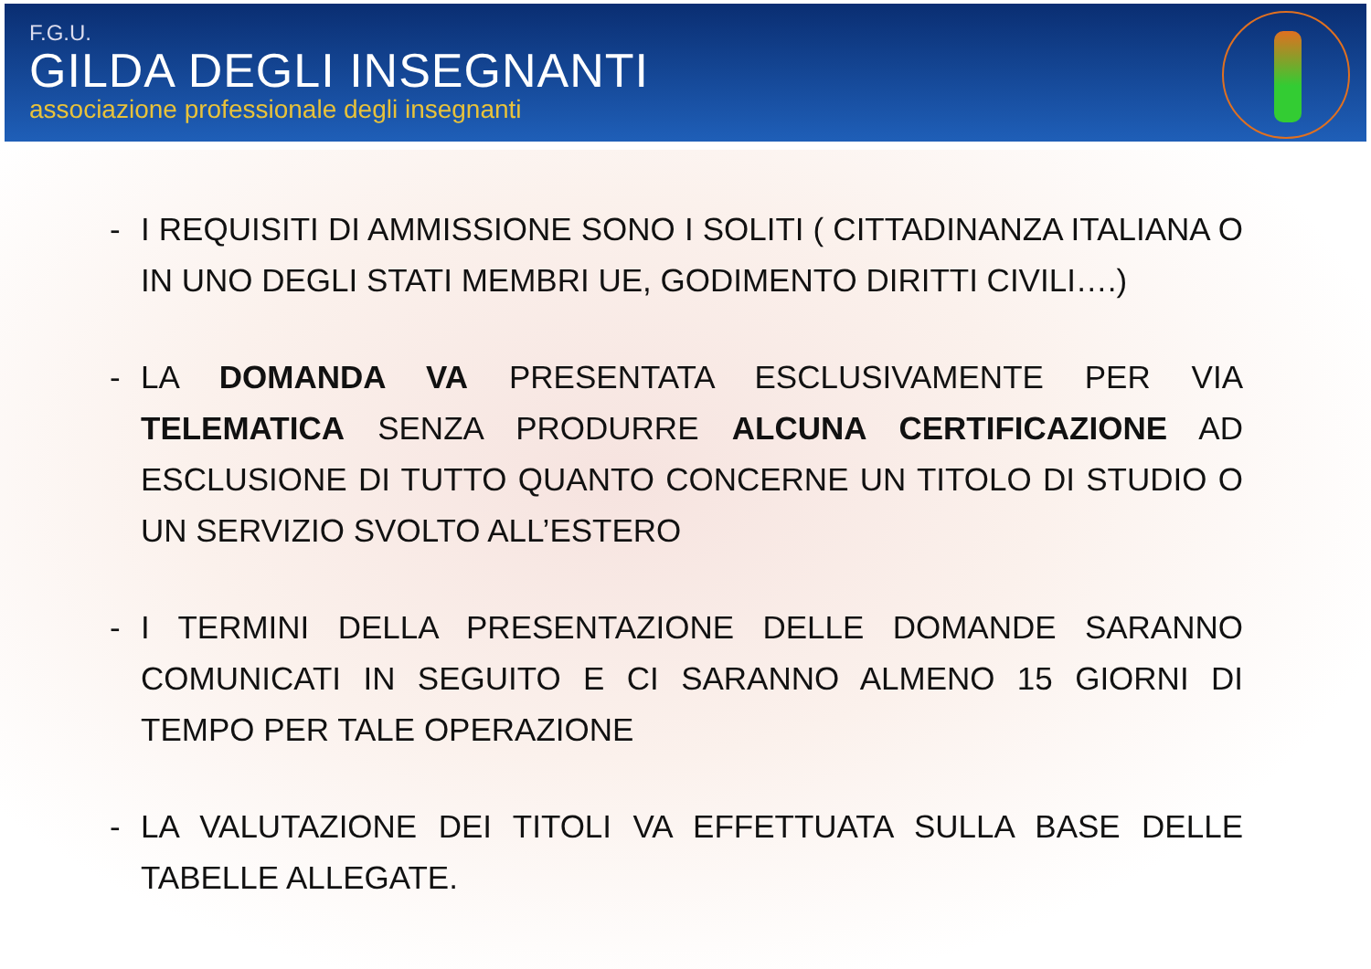F.G.U.
GILDA DEGLI INSEGNANTI
associazione professionale degli insegnanti
- I REQUISITI DI AMMISSIONE SONO I SOLITI ( CITTADINANZA ITALIANA O IN UNO DEGLI STATI MEMBRI UE, GODIMENTO DIRITTI CIVILI….)
- LA DOMANDA VA PRESENTATA ESCLUSIVAMENTE PER VIA TELEMATICA SENZA PRODURRE ALCUNA CERTIFICAZIONE AD ESCLUSIONE DI TUTTO QUANTO CONCERNE UN TITOLO DI STUDIO O UN SERVIZIO SVOLTO ALL’ESTERO
- I TERMINI DELLA PRESENTAZIONE DELLE DOMANDE SARANNO COMUNICATI IN SEGUITO E CI SARANNO ALMENO 15 GIORNI DI TEMPO PER TALE OPERAZIONE
- LA VALUTAZIONE DEI TITOLI VA EFFETTUATA SULLA BASE DELLE TABELLE ALLEGATE.